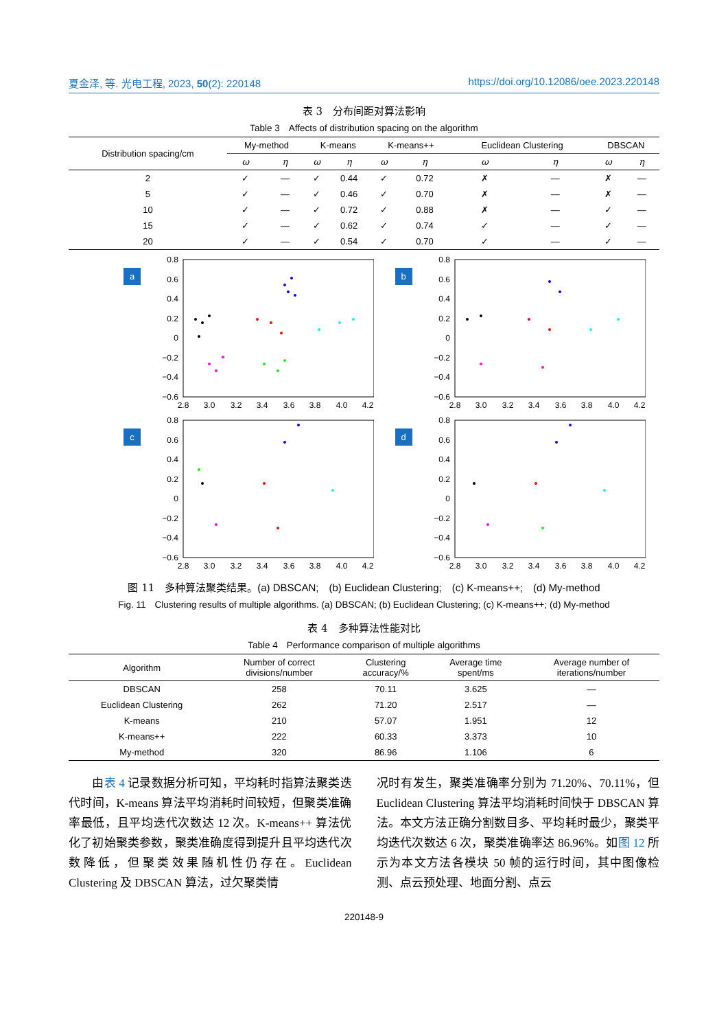夏金泽, 等. 光电工程, 2023, 50(2): 220148 https://doi.org/10.12086/oee.2023.220148
表 3　分布间距对算法影响
Table 3　Affects of distribution spacing on the algorithm
| Distribution spacing/cm | My-method | | K-means | | K-means++ | | Euclidean Clustering | | DBSCAN | |
| --- | --- | --- | --- | --- | --- | --- | --- | --- | --- | --- |
| | ω | η | ω | η | ω | η | ω | η | ω | η |
| 2 | ✓ | — | ✓ | 0.44 | ✓ | 0.72 | ✗ | — | ✗ | — |
| 5 | ✓ | — | ✓ | 0.46 | ✓ | 0.70 | ✗ | — | ✗ | — |
| 10 | ✓ | — | ✓ | 0.72 | ✓ | 0.88 | ✗ | — | ✓ | — |
| 15 | ✓ | — | ✓ | 0.62 | ✓ | 0.74 | ✓ | — | ✓ | — |
| 20 | ✓ | — | ✓ | 0.54 | ✓ | 0.70 | ✓ | — | ✓ | — |
a
0.8
0.6
0.4
0.2
0
−0.2
−0.4
−0.6
2.8
3.0
3.2
3.4
3.6
3.8
4.0
4.2
b
0.8
0.6
0.4
0.2
0
−0.2
−0.4
−0.6
2.8
3.0
3.2
3.4
3.6
3.8
4.0
4.2
c
0.8
0.6
0.4
0.2
0
−0.2
−0.4
−0.6
2.8
3.0
3.2
3.4
3.6
3.8
4.0
4.2
d
0.8
0.6
0.4
0.2
0
−0.2
−0.4
−0.6
2.8
3.0
3.2
3.4
3.6
3.8
4.0
4.2
图 11　多种算法聚类结果。(a) DBSCAN;　(b) Euclidean Clustering;　(c) K-means++;　(d) My-method
Fig. 11　Clustering results of multiple algorithms. (a) DBSCAN; (b) Euclidean Clustering; (c) K-means++; (d) My-method
表 4　多种算法性能对比
Table 4　Performance comparison of multiple algorithms
| Algorithm | Number of correct divisions/number | Clustering accuracy/% | Average time spent/ms | Average number of iterations/number |
| --- | --- | --- | --- | --- |
| DBSCAN | 258 | 70.11 | 3.625 | — |
| Euclidean Clustering | 262 | 71.20 | 2.517 | — |
| K-means | 210 | 57.07 | 1.951 | 12 |
| K-means++ | 222 | 60.33 | 3.373 | 10 |
| My-method | 320 | 86.96 | 1.106 | 6 |
　　由表 4 记录数据分析可知，平均耗时指算法聚类迭代时间，K-means 算法平均消耗时间较短，但聚类准确率最低，且平均迭代次数达 12 次。K-means++ 算法优化了初始聚类参数，聚类准确度得到提升且平均迭代次数降低，但聚类效果随机性仍存在。Euclidean Clustering 及 DBSCAN 算法，过欠聚类情
况时有发生，聚类准确率分别为 71.20%、70.11%，但 Euclidean Clustering 算法平均消耗时间快于 DBSCAN 算法。本文方法正确分割数目多、平均耗时最少，聚类平均迭代次数达 6 次，聚类准确率达 86.96%。如图 12 所示为本文方法各模块 50 帧的运行时间，其中图像检测、点云预处理、地面分割、点云
220148-9